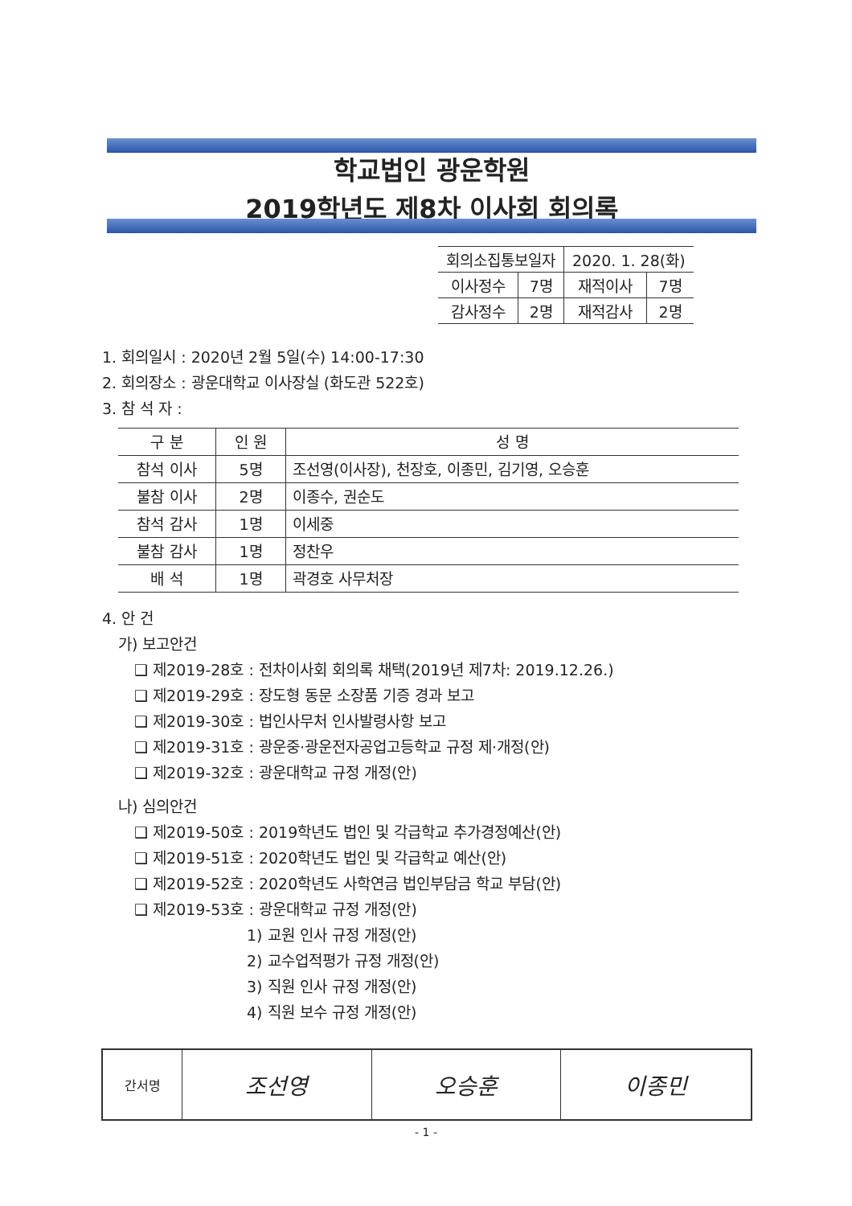학교법인 광운학원
2019학년도 제8차 이사회 회의록
| 회의소집통보일자 | | 2020. 1. 28(화) | |
| 이사정수 | 7명 | 재적이사 | 7명 |
| 감사정수 | 2명 | 재적감사 | 2명 |
1. 회의일시 : 2020년 2월 5일(수) 14:00-17:30
2. 회의장소 : 광운대학교 이사장실 (화도관 522호)
3. 참 석 자 :
| 구 분 | 인 원 | 성 명 |
| --- | --- | --- |
| 참석 이사 | 5명 | 조선영(이사장), 천장호, 이종민, 김기영, 오승훈 |
| 불참 이사 | 2명 | 이종수, 권순도 |
| 참석 감사 | 1명 | 이세중 |
| 불참 감사 | 1명 | 정찬우 |
| 배 석 | 1명 | 곽경호 사무처장 |
4. 안 건
가) 보고안건
❑ 제2019-28호 : 전차이사회 회의록 채택(2019년 제7차: 2019.12.26.)
❑ 제2019-29호 : 장도형 동문 소장품 기증 경과 보고
❑ 제2019-30호 : 법인사무처 인사발령사항 보고
❑ 제2019-31호 : 광운중·광운전자공업고등학교 규정 제·개정(안)
❑ 제2019-32호 : 광운대학교 규정 개정(안)
나) 심의안건
❑ 제2019-50호 : 2019학년도 법인 및 각급학교 추가경정예산(안)
❑ 제2019-51호 : 2020학년도 법인 및 각급학교 예산(안)
❑ 제2019-52호 : 2020학년도 사학연금 법인부담금 학교 부담(안)
❑ 제2019-53호 : 광운대학교 규정 개정(안)
1) 교원 인사 규정 개정(안)
2) 교수업적평가 규정 개정(안)
3) 직원 인사 규정 개정(안)
4) 직원 보수 규정 개정(안)
| 간서명 | 조선영 | 오승훈 | 이종민 |
- 1 -